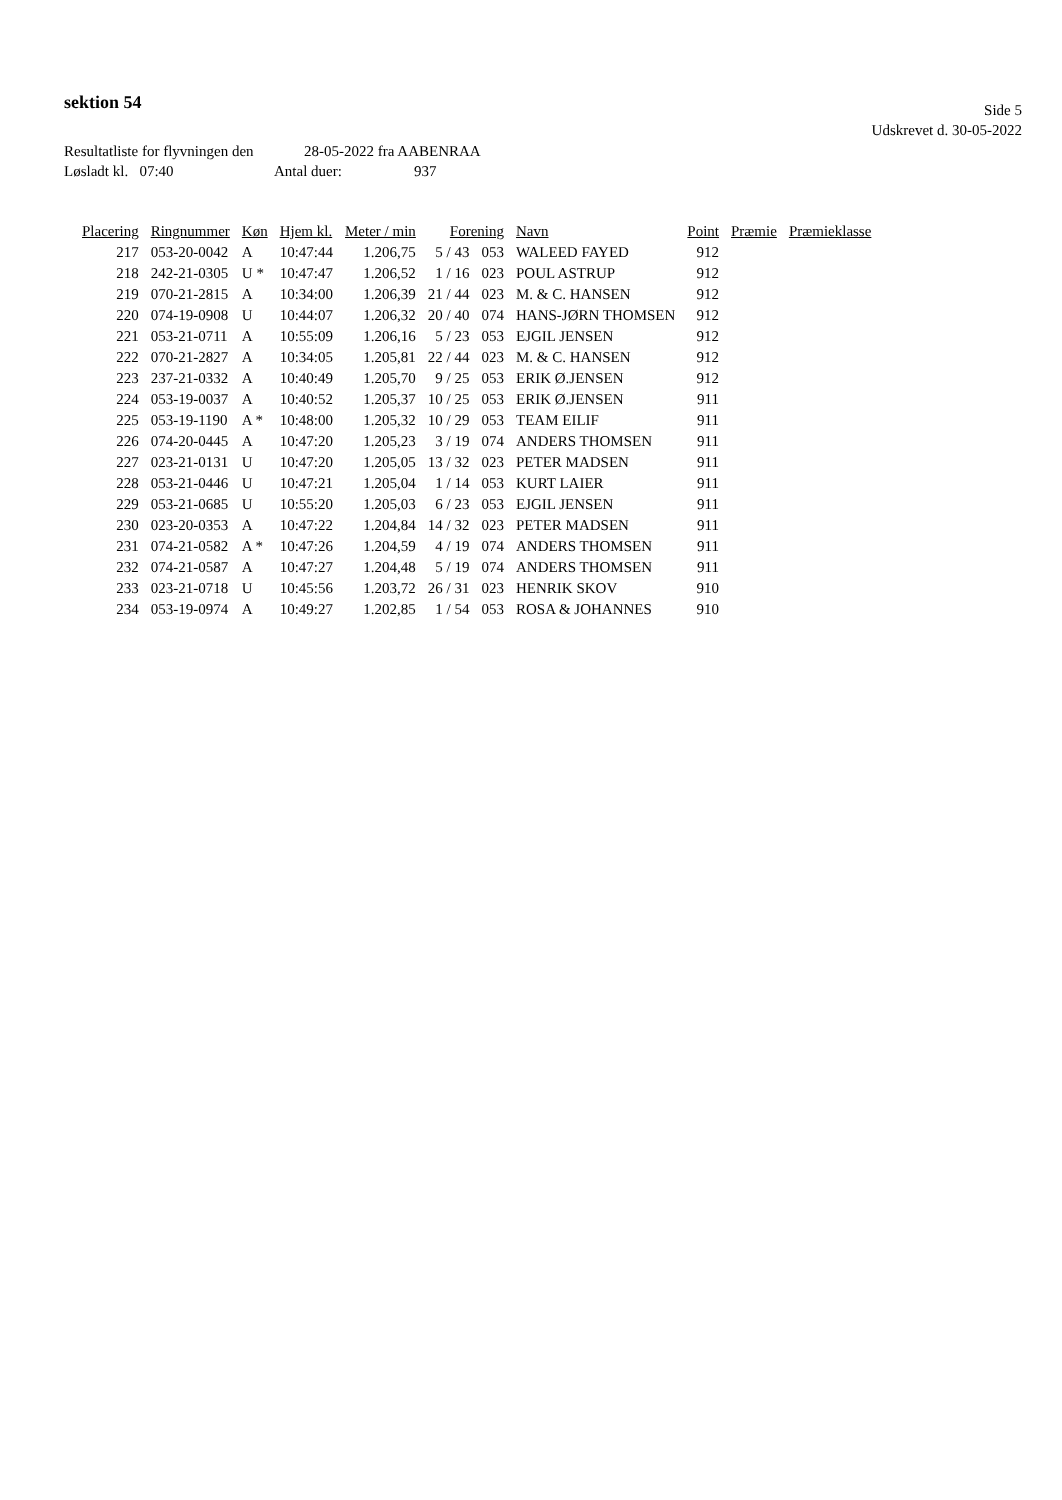sektion 54
Side 5
Udskrevet d. 30-05-2022
Resultatliste for flyvningen den 28-05-2022 fra AABENRAA
Løsladt kl. 07:40 Antal duer: 937
| Placering | Ringnummer | Køn | Hjem kl. | Meter / min | Forening | | Navn | Point | Præmie | Præmieklasse |
| --- | --- | --- | --- | --- | --- | --- | --- | --- | --- | --- |
| 217 | 053-20-0042 | A | 10:47:44 | 1.206,75 | 5 / 43 | 053 | WALEED FAYED | 912 | | |
| 218 | 242-21-0305 | U * | 10:47:47 | 1.206,52 | 1 / 16 | 023 | POUL ASTRUP | 912 | | |
| 219 | 070-21-2815 | A | 10:34:00 | 1.206,39 | 21 / 44 | 023 | M. & C. HANSEN | 912 | | |
| 220 | 074-19-0908 | U | 10:44:07 | 1.206,32 | 20 / 40 | 074 | HANS-JØRN THOMSEN | 912 | | |
| 221 | 053-21-0711 | A | 10:55:09 | 1.206,16 | 5 / 23 | 053 | EJGIL JENSEN | 912 | | |
| 222 | 070-21-2827 | A | 10:34:05 | 1.205,81 | 22 / 44 | 023 | M. & C. HANSEN | 912 | | |
| 223 | 237-21-0332 | A | 10:40:49 | 1.205,70 | 9 / 25 | 053 | ERIK Ø.JENSEN | 912 | | |
| 224 | 053-19-0037 | A | 10:40:52 | 1.205,37 | 10 / 25 | 053 | ERIK Ø.JENSEN | 911 | | |
| 225 | 053-19-1190 | A * | 10:48:00 | 1.205,32 | 10 / 29 | 053 | TEAM EILIF | 911 | | |
| 226 | 074-20-0445 | A | 10:47:20 | 1.205,23 | 3 / 19 | 074 | ANDERS THOMSEN | 911 | | |
| 227 | 023-21-0131 | U | 10:47:20 | 1.205,05 | 13 / 32 | 023 | PETER MADSEN | 911 | | |
| 228 | 053-21-0446 | U | 10:47:21 | 1.205,04 | 1 / 14 | 053 | KURT LAIER | 911 | | |
| 229 | 053-21-0685 | U | 10:55:20 | 1.205,03 | 6 / 23 | 053 | EJGIL JENSEN | 911 | | |
| 230 | 023-20-0353 | A | 10:47:22 | 1.204,84 | 14 / 32 | 023 | PETER MADSEN | 911 | | |
| 231 | 074-21-0582 | A * | 10:47:26 | 1.204,59 | 4 / 19 | 074 | ANDERS THOMSEN | 911 | | |
| 232 | 074-21-0587 | A | 10:47:27 | 1.204,48 | 5 / 19 | 074 | ANDERS THOMSEN | 911 | | |
| 233 | 023-21-0718 | U | 10:45:56 | 1.203,72 | 26 / 31 | 023 | HENRIK SKOV | 910 | | |
| 234 | 053-19-0974 | A | 10:49:27 | 1.202,85 | 1 / 54 | 053 | ROSA & JOHANNES | 910 | | |